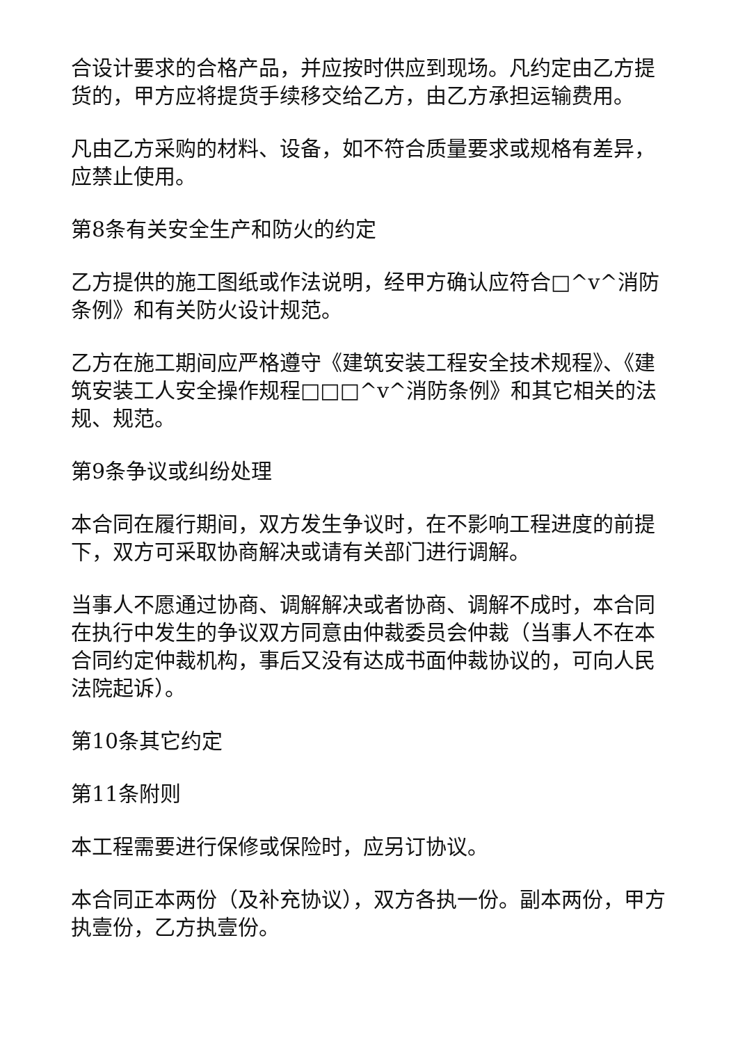合设计要求的合格产品，并应按时供应到现场。凡约定由乙方提货的，甲方应将提货手续移交给乙方，由乙方承担运输费用。
凡由乙方采购的材料、设备，如不符合质量要求或规格有差异，应禁止使用。
第8条有关安全生产和防火的约定
乙方提供的施工图纸或作法说明，经甲方确认应符合□^v^消防条例》和有关防火设计规范。
乙方在施工期间应严格遵守《建筑安装工程安全技术规程》、《建筑安装工人安全操作规程□□□^v^消防条例》和其它相关的法规、规范。
第9条争议或纠纷处理
本合同在履行期间，双方发生争议时，在不影响工程进度的前提下，双方可采取协商解决或请有关部门进行调解。
当事人不愿通过协商、调解解决或者协商、调解不成时，本合同在执行中发生的争议双方同意由仲裁委员会仲裁（当事人不在本合同约定仲裁机构，事后又没有达成书面仲裁协议的，可向人民法院起诉）。
第10条其它约定
第11条附则
本工程需要进行保修或保险时，应另订协议。
本合同正本两份（及补充协议），双方各执一份。副本两份，甲方执壹份，乙方执壹份。